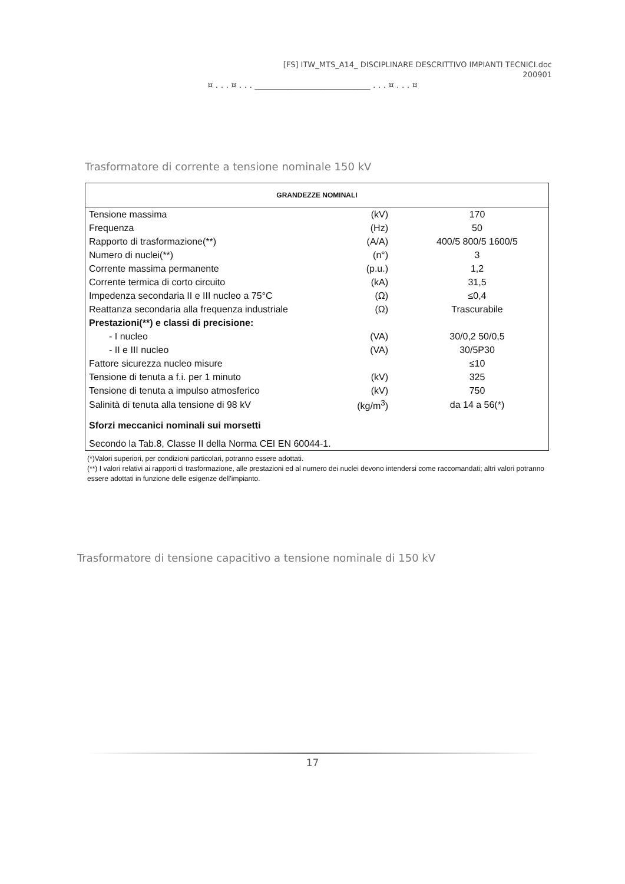[FS] ITW_MTS_A14_ DISCIPLINARE DESCRITTIVO IMPIANTI TECNICI.doc
200901
¤ . . . ¤ . . . ____________________________ . . . ¤ . . . ¤
Trasformatore di corrente a tensione nominale 150 kV
| GRANDEZZE NOMINALI | | |
| --- | --- | --- |
| Tensione massima | (kV) | 170 |
| Frequenza | (Hz) | 50 |
| Rapporto di trasformazione(**) | (A/A) | 400/5 800/5 1600/5 |
| Numero di nuclei(**) | (n°) | 3 |
| Corrente massima permanente | (p.u.) | 1,2 |
| Corrente termica di corto circuito | (kA) | 31,5 |
| Impedenza secondaria II e III nucleo a 75°C | (Ω) | ≤0,4 |
| Reattanza secondaria alla frequenza industriale | (Ω) | Trascurabile |
| Prestazioni(**) e classi di precisione: | | |
| - I nucleo | (VA) | 30/0,2 50/0,5 |
| - II e III nucleo | (VA) | 30/5P30 |
| Fattore sicurezza nucleo misure | | ≤10 |
| Tensione di tenuta a f.i. per 1 minuto | (kV) | 325 |
| Tensione di tenuta a impulso atmosferico | (kV) | 750 |
| Salinità di tenuta alla tensione di 98 kV | (kg/m<sup>3</sup>) | da 14 a 56(*) |
| Sforzi meccanici nominali sui morsetti | | |
| Secondo la Tab.8, Classe II della Norma CEI EN 60044-1. | | |
(*)Valori superiori, per condizioni particolari, potranno essere adottati.
(**) I valori relativi ai rapporti di trasformazione, alle prestazioni ed al numero dei nuclei devono intendersi come raccomandati; altri valori potranno essere adottati in funzione delle esigenze dell’impianto.
Trasformatore di tensione capacitivo a tensione nominale di 150 kV
17